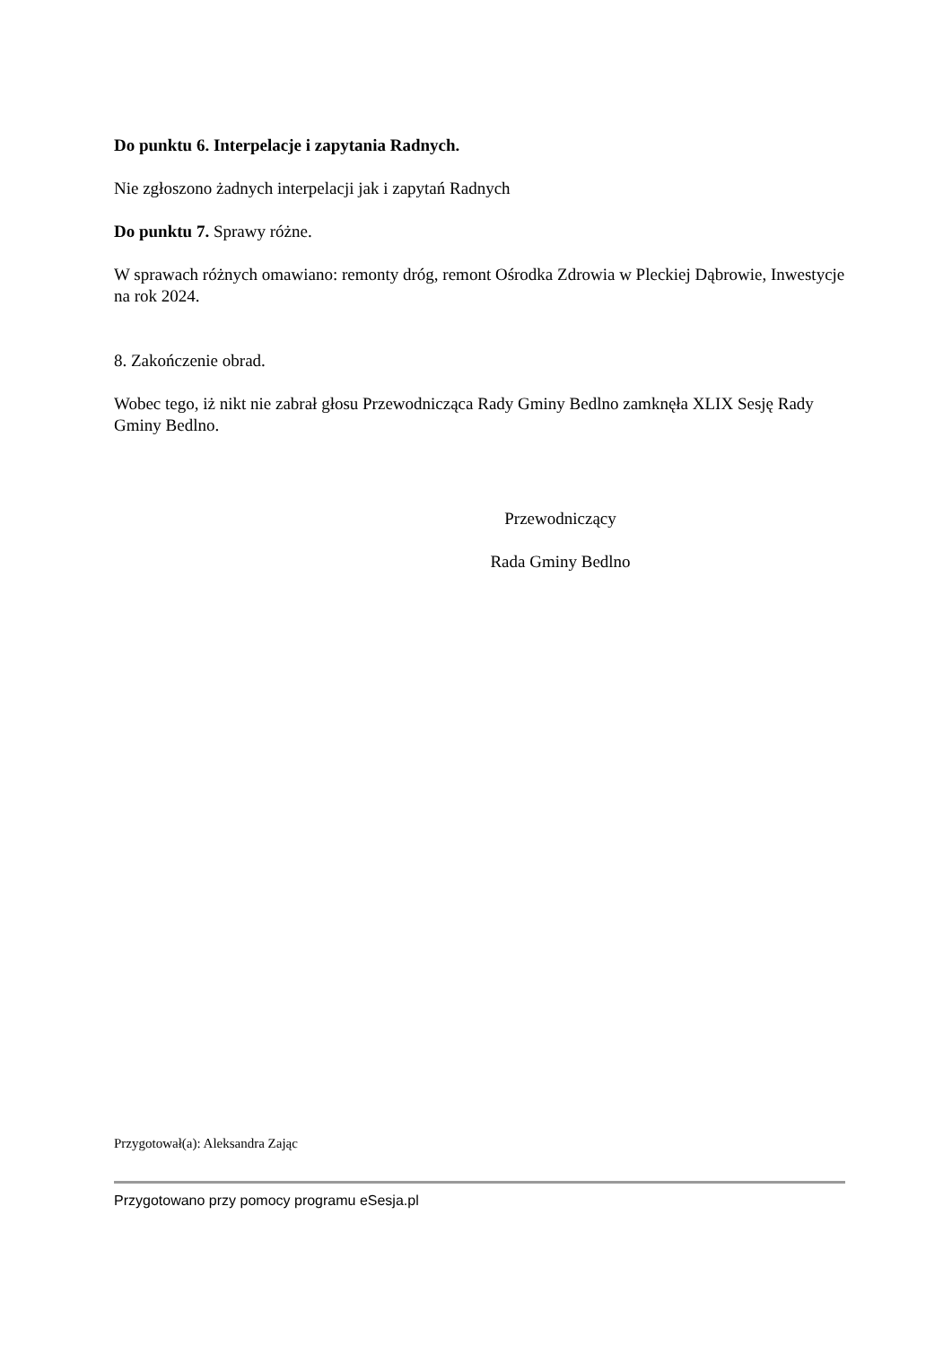Do punktu 6. Interpelacje i zapytania Radnych.
Nie zgłoszono żadnych interpelacji jak i zapytań Radnych
Do punktu 7. Sprawy różne.
W sprawach różnych omawiano: remonty dróg, remont Ośrodka Zdrowia w Pleckiej Dąbrowie, Inwestycje na rok 2024.
8. Zakończenie obrad.
Wobec tego, iż nikt nie zabrał głosu Przewodnicząca Rady Gminy Bedlno zamknęła XLIX Sesję Rady Gminy Bedlno.
Przewodniczący
Rada Gminy Bedlno
Przygotował(a): Aleksandra Zając
Przygotowano przy pomocy programu eSesja.pl